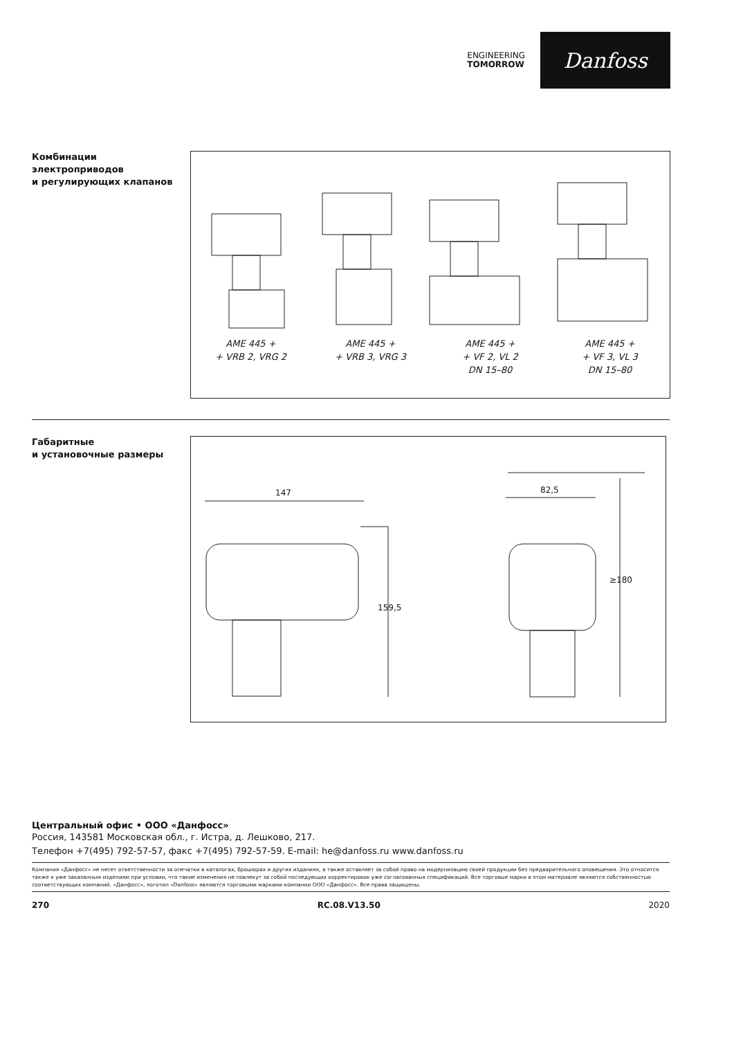ENGINEERING
TOMORROW
Danfoss
Комбинации
электроприводов
и регулирующих клапанов
AME 445 +
+ VRB 2, VRG 2
AME 445 +
+ VRB 3, VRG 3
AME 445 +
+ VF 2, VL 2
DN 15–80
AME 445 +
+ VF 3, VL 3
DN 15–80
Габаритные
и установочные размеры
147
159,5
82,5
≥180
Центральный офис • ООО «Данфосс»
Россия, 143581 Московская обл., г. Истра, д. Лешково, 217.
Телефон +7(495) 792-57-57, факс +7(495) 792-57-59. E-mail: he@danfoss.ru www.danfoss.ru
Компания «Данфосс» не несет ответственности за опечатки в каталогах, брошюрах и других изданиях, а также оставляет за собой право на модернизацию своей продукции без предварительного оповещения. Это относится также к уже заказанным изделиям при условии, что такие изменения не повлекут за собой последующих корректировок уже согласованных спецификаций. Все торговые марки в этом материале являются собственностью соответствующих компаний. «Данфосс», логотип «Danfoss» являются торговыми марками компании ООО «Данфосс». Все права защищены.
270 RC.08.V13.50 2020